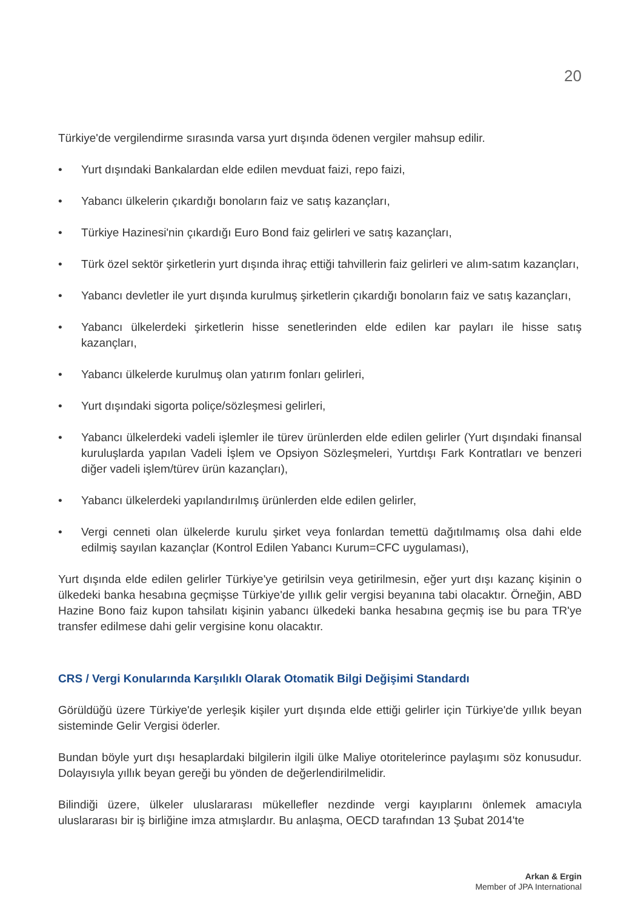20
Türkiye'de vergilendirme sırasında varsa yurt dışında ödenen vergiler mahsup edilir.
• Yurt dışındaki Bankalardan elde edilen mevduat faizi, repo faizi,
• Yabancı ülkelerin çıkardığı bonoların faiz ve satış kazançları,
• Türkiye Hazinesi'nin çıkardığı Euro Bond faiz gelirleri ve satış kazançları,
• Türk özel sektör şirketlerin yurt dışında ihraç ettiği tahvillerin faiz gelirleri ve alım-satım kazançları,
• Yabancı devletler ile yurt dışında kurulmuş şirketlerin çıkardığı bonoların faiz ve satış kazançları,
• Yabancı ülkelerdeki şirketlerin hisse senetlerinden elde edilen kar payları ile hisse satış kazançları,
• Yabancı ülkelerde kurulmuş olan yatırım fonları gelirleri,
• Yurt dışındaki sigorta poliçe/sözleşmesi gelirleri,
• Yabancı ülkelerdeki vadeli işlemler ile türev ürünlerden elde edilen gelirler (Yurt dışındaki finansal kuruluşlarda yapılan Vadeli İşlem ve Opsiyon Sözleşmeleri, Yurtdışı Fark Kontratları ve benzeri diğer vadeli işlem/türev ürün kazançları),
• Yabancı ülkelerdeki yapılandırılmış ürünlerden elde edilen gelirler,
• Vergi cenneti olan ülkelerde kurulu şirket veya fonlardan temettü dağıtılmamış olsa dahi elde edilmiş sayılan kazançlar (Kontrol Edilen Yabancı Kurum=CFC uygulaması),
Yurt dışında elde edilen gelirler Türkiye'ye getirilsin veya getirilmesin, eğer yurt dışı kazanç kişinin o ülkedeki banka hesabına geçmişse Türkiye'de yıllık gelir vergisi beyanına tabi olacaktır. Örneğin, ABD Hazine Bono faiz kupon tahsilatı kişinin yabancı ülkedeki banka hesabına geçmiş ise bu para TR'ye transfer edilmese dahi gelir vergisine konu olacaktır.
CRS / Vergi Konularında Karşılıklı Olarak Otomatik Bilgi Değişimi Standardı
Görüldüğü üzere Türkiye'de yerleşik kişiler yurt dışında elde ettiği gelirler için Türkiye'de yıllık beyan sisteminde Gelir Vergisi öderler.
Bundan böyle yurt dışı hesaplardaki bilgilerin ilgili ülke Maliye otoritelerince paylaşımı söz konusudur. Dolayısıyla yıllık beyan gereği bu yönden de değerlendirilmelidir.
Bilindiği üzere, ülkeler uluslararası mükellefler nezdinde vergi kayıplarını önlemek amacıyla uluslararası bir iş birliğine imza atmışlardır. Bu anlaşma, OECD tarafından 13 Şubat 2014'te
Arkan & Ergin
Member of JPA International